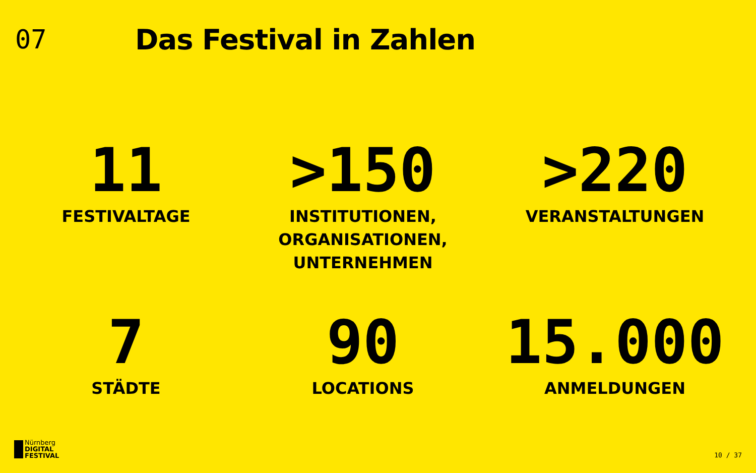07 Das Festival in Zahlen
11
FESTIVALTAGE
>150
INSTITUTIONEN, ORGANISATIONEN, UNTERNEHMEN
>220
VERANSTALTUNGEN
7
STÄDTE
90
LOCATIONS
15.000
ANMELDUNGEN
Nürnberg
DIGITAL
FESTIVAL
10 / 37